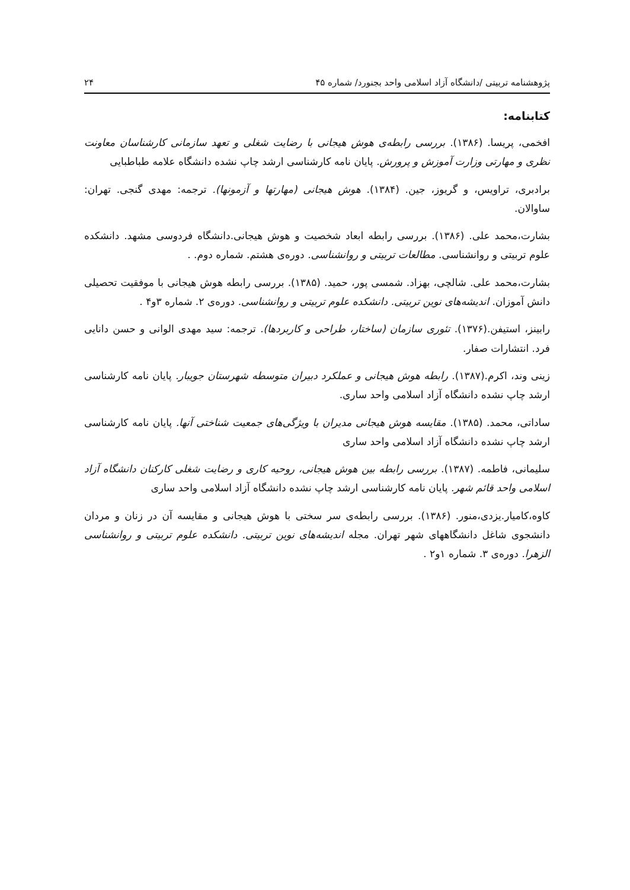پژوهشنامه تربیتی /دانشگاه آزاد اسلامی واحد بجنورد/ شماره ۴۵ ۲۴
کتابنامه:
افخمی، پریسا. (۱۳۸۶). بررسی رابطه‌ی هوش هیجانی با رضایت شغلی و تعهد سازمانی کارشناسان معاونت نظری و مهارتی وزارت آموزش و پرورش. پایان نامه کارشناسی ارشد چاپ نشده دانشگاه علامه طباطبایی
برادبری، تراویس، و گریوز، جین. (۱۳۸۴). هوش هیجانی (مهارتها و آزمونها). ترجمه: مهدی گنجی. تهران: ساوالان.
بشارت،محمد علی. (۱۳۸۶). بررسی رابطه ابعاد شخصیت و هوش هیجانی.دانشگاه فردوسی مشهد. دانشکده علوم تربیتی و روانشناسی. مطالعات تربیتی و روانشناسی. دوره‌ی هشتم. شماره دوم. .
بشارت،محمد علی. شالچی، بهزاد. شمسی پور، حمید. (۱۳۸۵). بررسی رابطه هوش هیجانی با موفقیت تحصیلی دانش آموزان. اندیشه‌های نوین تربیتی. دانشکده علوم تربیتی و روانشناسی. دوره‌ی ۲. شماره ۳و۴ .
رابینز، استیفن.(۱۳۷۶). تئوری سازمان (ساختار، طراحی و کاربردها). ترجمه: سید مهدی الوانی و حسن دانایی فرد. انتشارات صفار.
زینی وند، اکرم.(۱۳۸۷). رابطه هوش هیجانی و عملکرد دبیران متوسطه شهرستان جویبار. پایان نامه کارشناسی ارشد چاپ نشده دانشگاه آزاد اسلامی واحد ساری.
ساداتی، محمد. (۱۳۸۵). مقایسه هوش هیجانی مدیران با ویژگی‌های جمعیت شناختی آنها. پایان نامه کارشناسی ارشد چاپ نشده دانشگاه آزاد اسلامی واحد ساری
سلیمانی، فاطمه. (۱۳۸۷). بررسی رابطه بین هوش هیجانی، روحیه کاری و رضایت شغلی کارکنان دانشگاه آزاد اسلامی واحد قائم شهر. پایان نامه کارشناسی ارشد چاپ نشده دانشگاه آزاد اسلامی واحد ساری
کاوه،کامیار.یزدی،منور. (۱۳۸۶). بررسی رابطه‌ی سر سختی با هوش هیجانی و مقایسه آن در زنان و مردان دانشجوی شاغل دانشگاههای شهر تهران. مجله اندیشه‌های نوین تربیتی. دانشکده علوم تربیتی و روانشناسی الزهرا. دوره‌ی ۳. شماره ۱و۲ .